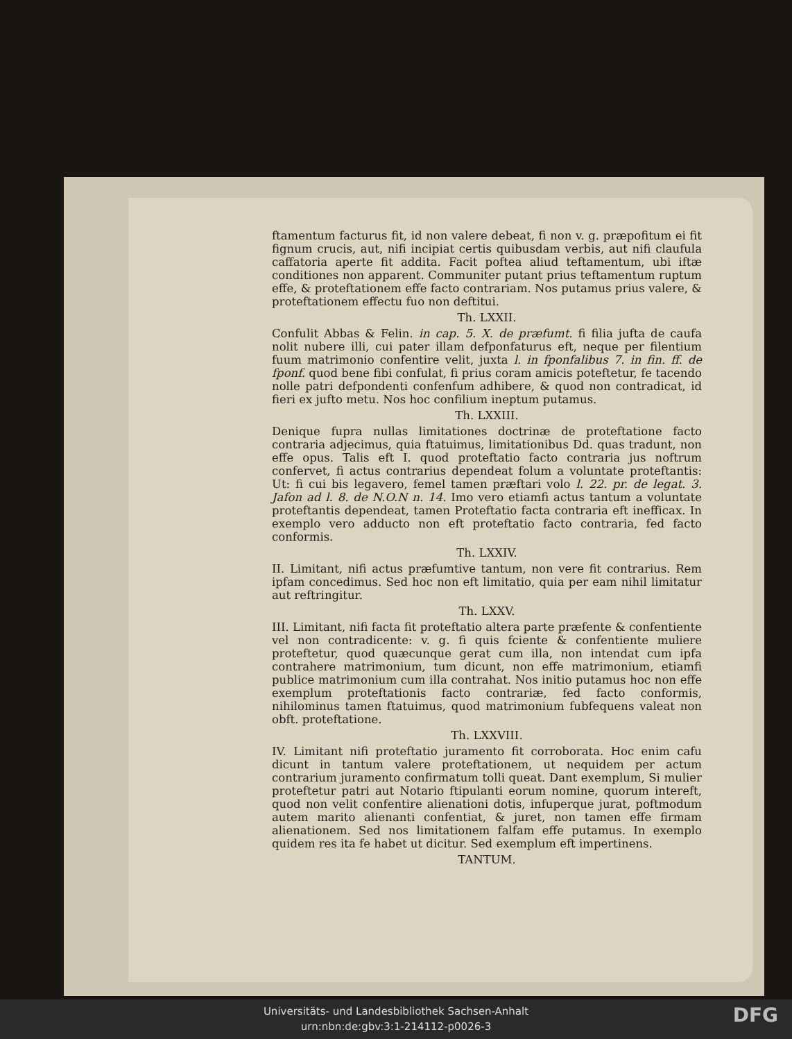ftamentum facturus fit, id non valere debeat, fi non v. g. præpofitum ei fit fignum crucis, aut, nifi incipiat certis quibusdam verbis, aut nifi claufula caffatoria aperte fit addita. Facit poftea aliud teftamentum, ubi iftæ conditiones non apparent. Communiter putant prius teftamentum ruptum effe, & proteftationem effe facto contrariam. Nos putamus prius valere, & proteftationem effectu fuo non deftitui.
Th. LXXII.
Confulit Abbas & Felin. in cap. 5. X. de præfumt. fi filia jufta de caufa nolit nubere illi, cui pater illam defponfaturus eft, neque per filentium fuum matrimonio confentire velit, juxta l. in fponfalibus 7. in fin. ff. de fponf. quod bene fibi confulat, fi prius coram amicis poteftetur, fe tacendo nolle patri defpondenti confenfum adhibere, & quod non contradicat, id fieri ex jufto metu. Nos hoc confilium ineptum putamus.
Th. LXXIII.
Denique fupra nullas limitationes doctrinæ de proteftatione facto contraria adjecimus, quia ftatuimus, limitationibus Dd. quas tradunt, non effe opus. Talis eft I. quod proteftatio facto contraria jus noftrum confervet, fi actus contrarius dependeat folum a voluntate proteftantis: Ut: fi cui bis legavero, femel tamen præftari volo l. 22. pr. de legat. 3. Jafon ad l. 8. de N.O.N n. 14. Imo vero etiamfi actus tantum a voluntate proteftantis dependeat, tamen Proteftatio facta contraria eft inefficax. In exemplo vero adducto non eft proteftatio facto contraria, fed facto conformis.
Th. LXXIV.
II. Limitant, nifi actus præfumtive tantum, non vere fit contrarius. Rem ipfam concedimus. Sed hoc non eft limitatio, quia per eam nihil limitatur aut reftringitur.
Th. LXXV.
III. Limitant, nifi facta fit proteftatio altera parte præfente & confentiente vel non contradicente: v. g. fi quis fciente & confentiente muliere proteftetur, quod quæcunque gerat cum illa, non intendat cum ipfa contrahere matrimonium, tum dicunt, non effe matrimonium, etiamfi publice matrimonium cum illa contrahat. Nos initio putamus hoc non effe exemplum proteftationis facto contrariæ, fed facto conformis, nihilominus tamen ftatuimus, quod matrimonium fubfequens valeat non obft. proteftatione.
Th. LXXVIII.
IV. Limitant nifi proteftatio juramento fit corroborata. Hoc enim cafu dicunt in tantum valere proteftationem, ut nequidem per actum contrarium juramento confirmatum tolli queat. Dant exemplum, Si mulier proteftetur patri aut Notario ftipulanti eorum nomine, quorum intereft, quod non velit confentire alienationi dotis, infuperque jurat, poftmodum autem marito alienanti confentiat, & juret, non tamen effe firmam alienationem. Sed nos limitationem falfam effe putamus. In exemplo quidem res ita fe habet ut dicitur. Sed exemplum eft impertinens.
TANTUM.
Universitäts- und Landesbibliothek Sachsen-Anhalt
urn:nbn:de:gbv:3:1-214112-p0026-3
DFG